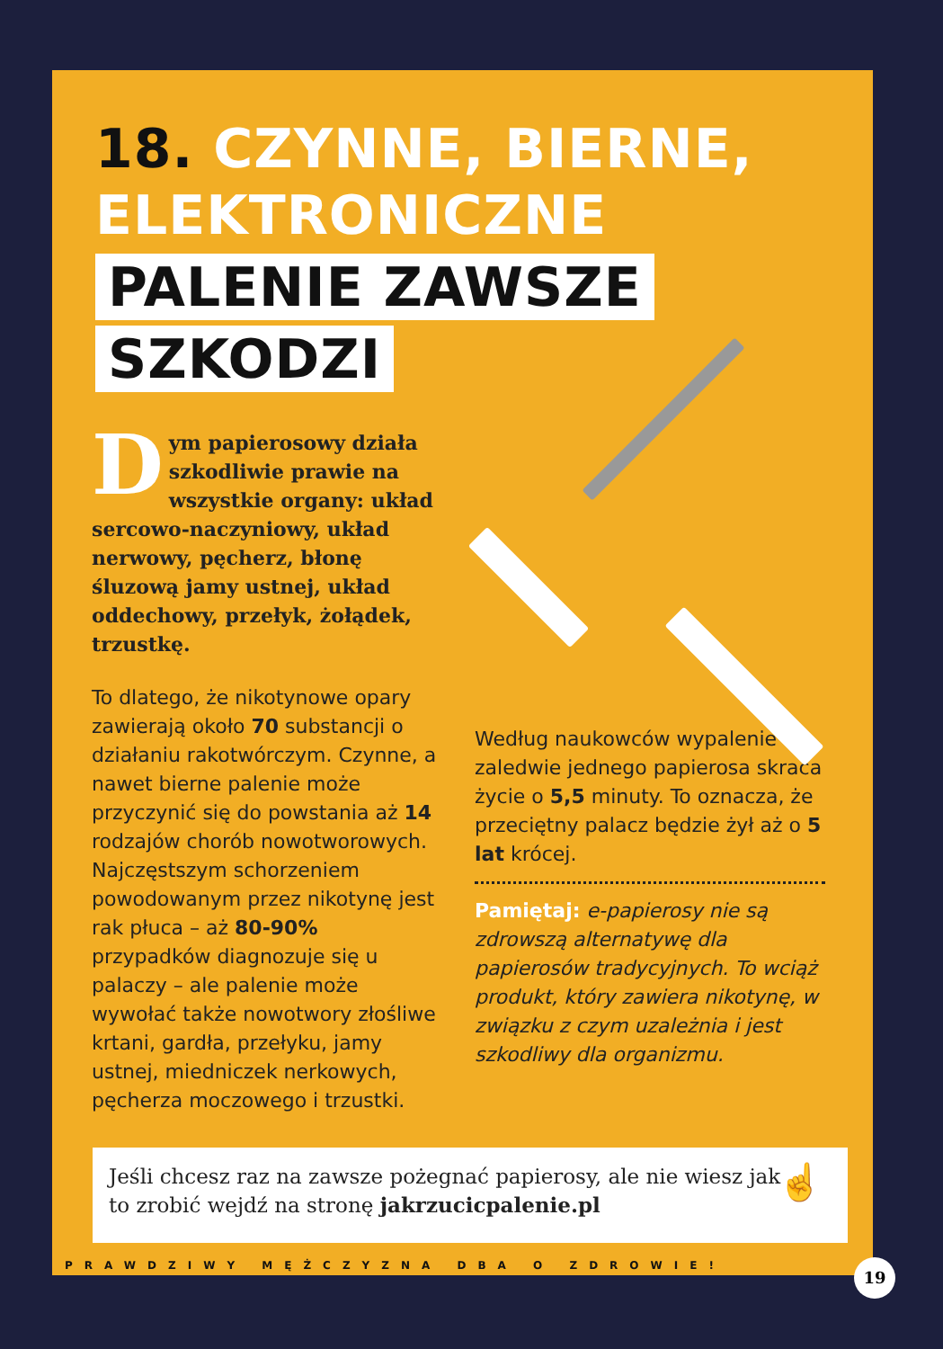18. CZYNNE, BIERNE,
ELEKTRONICZNE
PALENIE ZAWSZE
SZKODZI
Dym papierosowy działa szkodliwie prawie na wszystkie organy: układ sercowo-naczyniowy, układ nerwowy, pęcherz, błonę śluzową jamy ustnej, układ oddechowy, przełyk, żołądek, trzustkę.
To dlatego, że nikotynowe opary zawierają około 70 substancji o działaniu rakotwórczym. Czynne, a nawet bierne palenie może przyczynić się do powstania aż 14 rodzajów chorób nowotworowych. Najczęstszym schorzeniem powodowanym przez nikotynę jest rak płuca – aż 80-90% przypadków diagnozuje się u palaczy – ale palenie może wywołać także nowotwory złośliwe krtani, gardła, przełyku, jamy ustnej, miedniczek nerkowych, pęcherza moczowego i trzustki.
Według naukowców wypalenie zaledwie jednego papierosa skraca życie o 5,5 minuty. To oznacza, że przeciętny palacz będzie żył aż o 5 lat krócej.
Pamiętaj: e-papierosy nie są zdrowszą alternatywę dla papierosów tradycyjnych. To wciąż produkt, który zawiera nikotynę, w związku z czym uzależnia i jest szkodliwy dla organizmu.
Jeśli chcesz raz na zawsze pożegnać papierosy, ale nie wiesz jak
to zrobić wejdź na stronę jakrzucicpalenie.pl
☝
PRAWDZIWY MĘŻCZYZNA DBA O ZDROWIE!
19